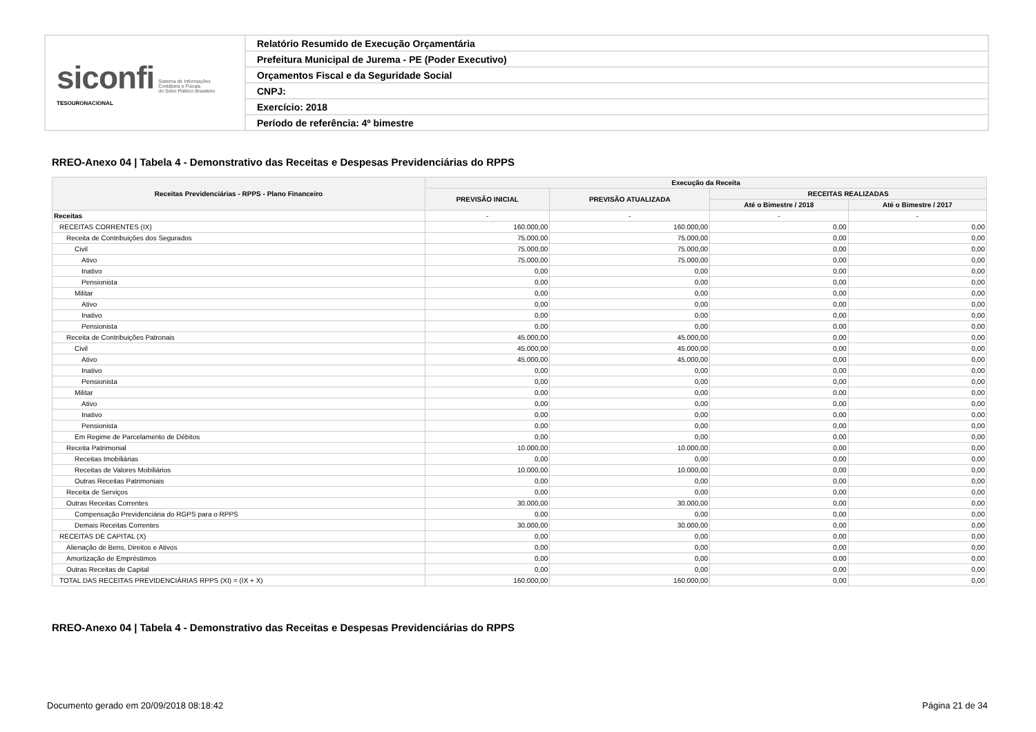| siconfi Sistema de Informações Contábeis e Fiscais do Setor Público Brasileiro TESOURONACIONAL | Relatório Resumido de Execução Orçamentária |
| | Prefeitura Municipal de Jurema - PE (Poder Executivo) |
| | Orçamentos Fiscal e da Seguridade Social |
| | CNPJ: |
| | Exercício: 2018 |
| | Período de referência: 4º bimestre |
RREO-Anexo 04 | Tabela 4 - Demonstrativo das Receitas e Despesas Previdenciárias do RPPS
| Receitas Previdenciárias - RPPS - Plano Financeiro | Execução da Receita | | | |
| --- | --- | --- | --- | --- |
| | PREVISÃO INICIAL | PREVISÃO ATUALIZADA | RECEITAS REALIZADAS | |
| | | | Até o Bimestre / 2018 | Até o Bimestre / 2017 |
| Receitas | - | - | - | - |
| RECEITAS CORRENTES (IX) | 160.000,00 | 160.000,00 | 0,00 | 0,00 |
| Receita de Contribuições dos Segurados | 75.000,00 | 75.000,00 | 0,00 | 0,00 |
| Civil | 75.000,00 | 75.000,00 | 0,00 | 0,00 |
| Ativo | 75.000,00 | 75.000,00 | 0,00 | 0,00 |
| Inativo | 0,00 | 0,00 | 0,00 | 0,00 |
| Pensionista | 0,00 | 0,00 | 0,00 | 0,00 |
| Militar | 0,00 | 0,00 | 0,00 | 0,00 |
| Ativo | 0,00 | 0,00 | 0,00 | 0,00 |
| Inativo | 0,00 | 0,00 | 0,00 | 0,00 |
| Pensionista | 0,00 | 0,00 | 0,00 | 0,00 |
| Receita de Contribuições Patronais | 45.000,00 | 45.000,00 | 0,00 | 0,00 |
| Civil | 45.000,00 | 45.000,00 | 0,00 | 0,00 |
| Ativo | 45.000,00 | 45.000,00 | 0,00 | 0,00 |
| Inativo | 0,00 | 0,00 | 0,00 | 0,00 |
| Pensionista | 0,00 | 0,00 | 0,00 | 0,00 |
| Militar | 0,00 | 0,00 | 0,00 | 0,00 |
| Ativo | 0,00 | 0,00 | 0,00 | 0,00 |
| Inativo | 0,00 | 0,00 | 0,00 | 0,00 |
| Pensionista | 0,00 | 0,00 | 0,00 | 0,00 |
| Em Regime de Parcelamento de Débitos | 0,00 | 0,00 | 0,00 | 0,00 |
| Receita Patrimonial | 10.000,00 | 10.000,00 | 0,00 | 0,00 |
| Receitas Imobiliárias | 0,00 | 0,00 | 0,00 | 0,00 |
| Receitas de Valores Mobiliários | 10.000,00 | 10.000,00 | 0,00 | 0,00 |
| Outras Receitas Patrimoniais | 0,00 | 0,00 | 0,00 | 0,00 |
| Receita de Serviços | 0,00 | 0,00 | 0,00 | 0,00 |
| Outras Receitas Correntes | 30.000,00 | 30.000,00 | 0,00 | 0,00 |
| Compensação Previdenciária do RGPS para o RPPS | 0,00 | 0,00 | 0,00 | 0,00 |
| Demais Receitas Correntes | 30.000,00 | 30.000,00 | 0,00 | 0,00 |
| RECEITAS DE CAPITAL (X) | 0,00 | 0,00 | 0,00 | 0,00 |
| Alienação de Bens, Direitos e Ativos | 0,00 | 0,00 | 0,00 | 0,00 |
| Amortização de Empréstimos | 0,00 | 0,00 | 0,00 | 0,00 |
| Outras Receitas de Capital | 0,00 | 0,00 | 0,00 | 0,00 |
| TOTAL DAS RECEITAS PREVIDENCIÁRIAS RPPS (XI) = (IX + X) | 160.000,00 | 160.000,00 | 0,00 | 0,00 |
RREO-Anexo 04 | Tabela 4 - Demonstrativo das Receitas e Despesas Previdenciárias do RPPS
Documento gerado em 20/09/2018 08:18:42
Página 21 de 34